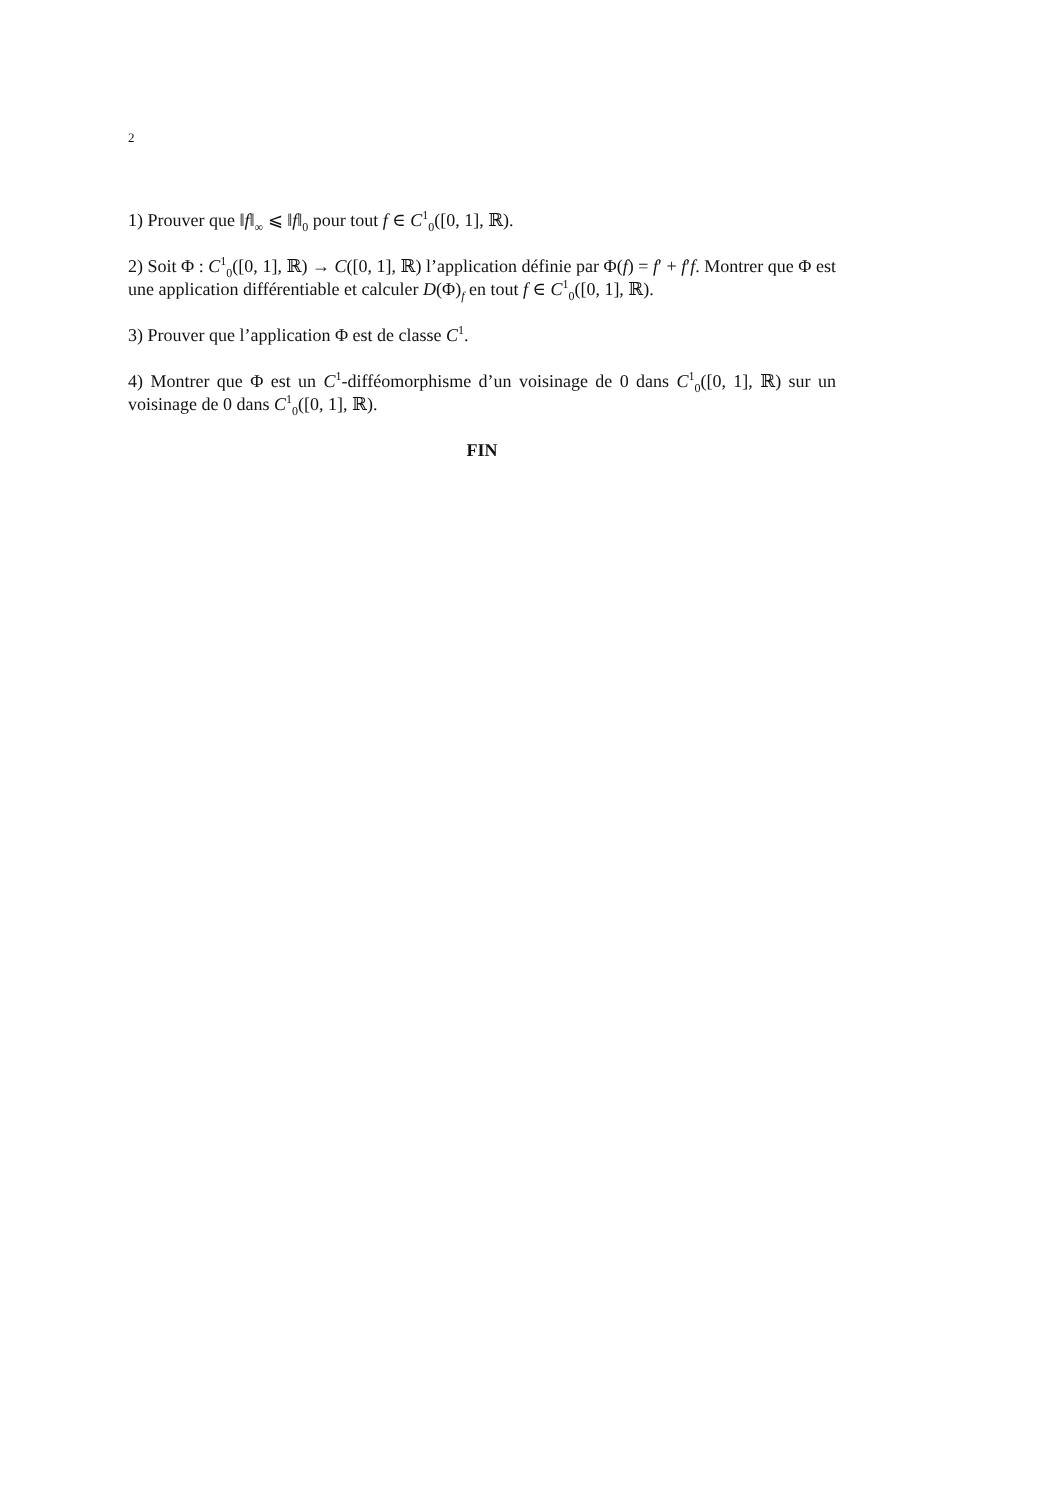2
1) Prouver que ‖f‖<sub>∞</sub> ⩽ ‖f‖<sub>0</sub> pour tout f ∈ C<sup>1</sup><sub>0</sub>([0, 1], ℝ).
2) Soit Φ : C<sup>1</sup><sub>0</sub>([0, 1], ℝ) → C([0, 1], ℝ) l’application définie par Φ(f) = f′ + f′f. Montrer que Φ est une application différentiable et calculer D(Φ)<sub>f</sub> en tout f ∈ C<sup>1</sup><sub>0</sub>([0, 1], ℝ).
3) Prouver que l’application Φ est de classe C<sup>1</sup>.
4) Montrer que Φ est un C<sup>1</sup>-difféomorphisme d’un voisinage de 0 dans C<sup>1</sup><sub>0</sub>([0, 1], ℝ) sur un voisinage de 0 dans C<sup>1</sup><sub>0</sub>([0, 1], ℝ).
FIN